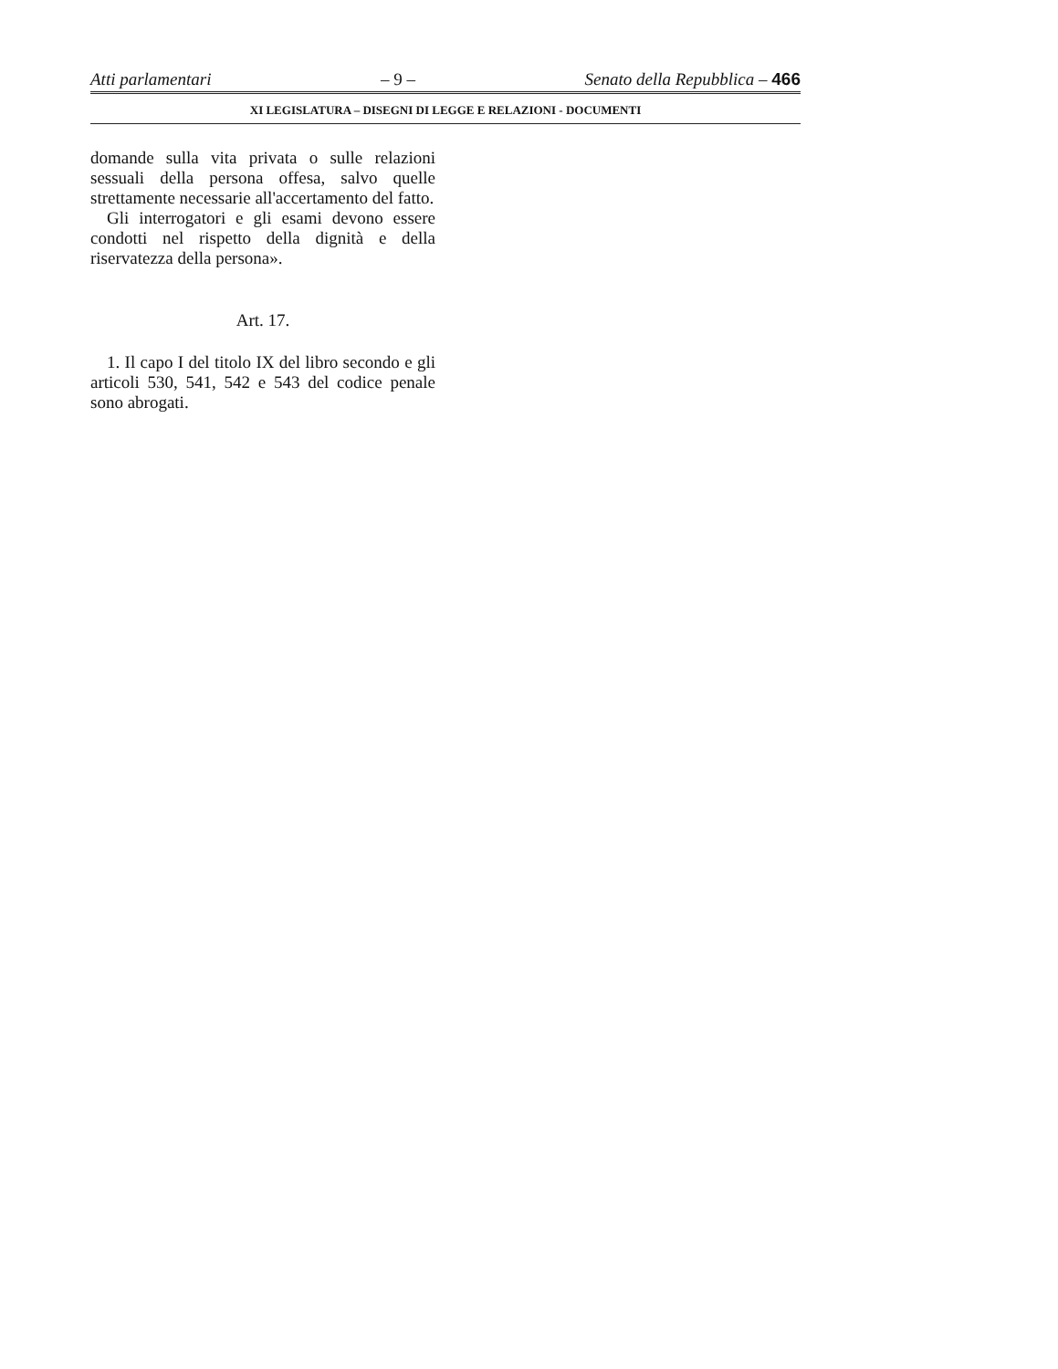Atti parlamentari – 9 – Senato della Repubblica – 466
XI LEGISLATURA – DISEGNI DI LEGGE E RELAZIONI - DOCUMENTI
domande sulla vita privata o sulle relazioni sessuali della persona offesa, salvo quelle strettamente necessarie all'accertamento del fatto.
Gli interrogatori e gli esami devono essere condotti nel rispetto della dignità e della riservatezza della persona».
Art. 17.
1. Il capo I del titolo IX del libro secondo e gli articoli 530, 541, 542 e 543 del codice penale sono abrogati.